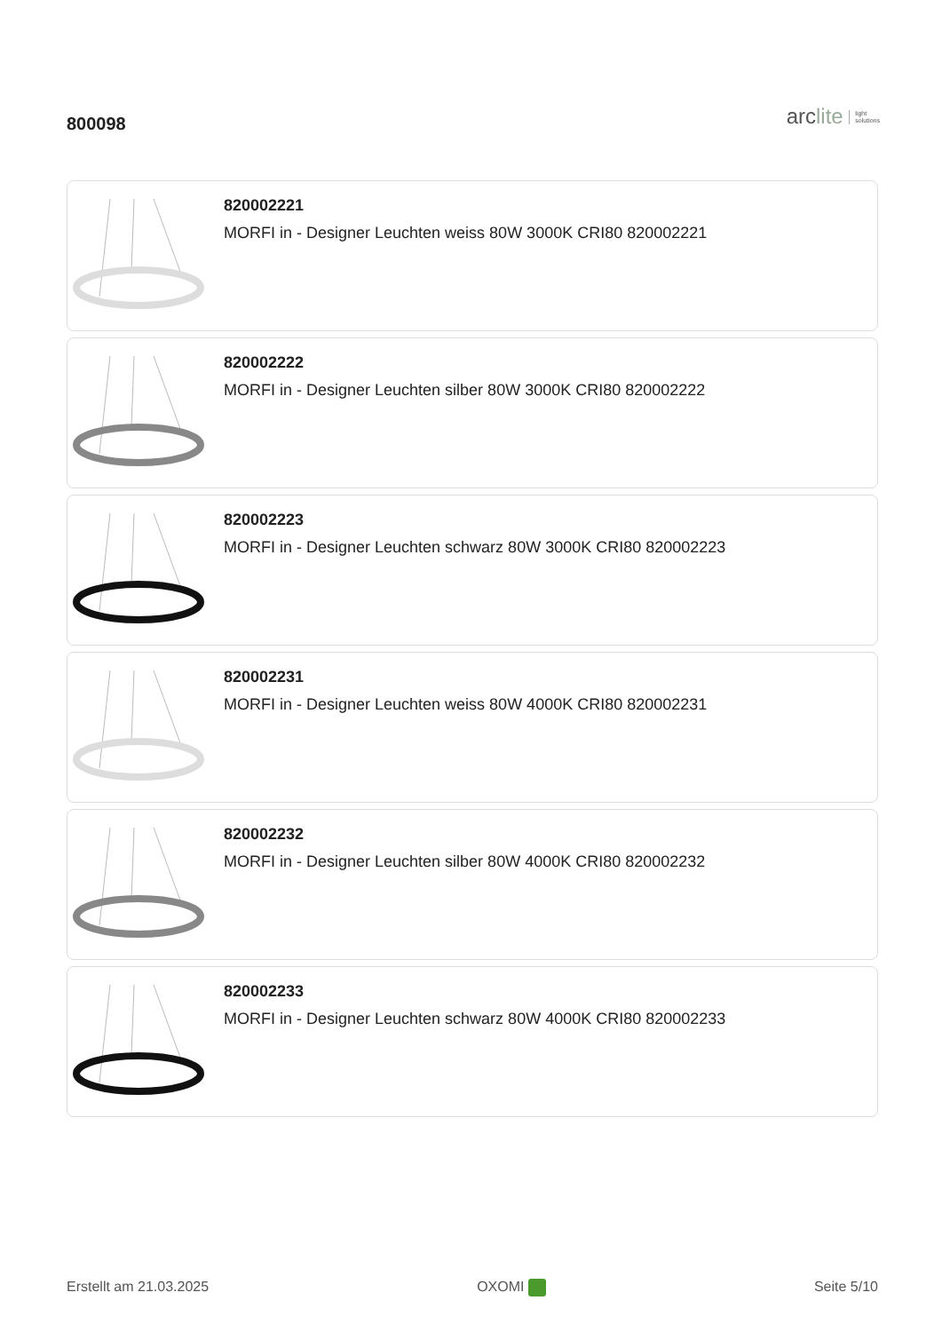800098
arclite light
solutions
820002221
MORFI in - Designer Leuchten weiss 80W 3000K CRI80 820002221
820002222
MORFI in - Designer Leuchten silber 80W 3000K CRI80 820002222
820002223
MORFI in - Designer Leuchten schwarz 80W 3000K CRI80 820002223
820002231
MORFI in - Designer Leuchten weiss 80W 4000K CRI80 820002231
820002232
MORFI in - Designer Leuchten silber 80W 4000K CRI80 820002232
820002233
MORFI in - Designer Leuchten schwarz 80W 4000K CRI80 820002233
Erstellt am 21.03.2025 OXOMI Seite 5/10